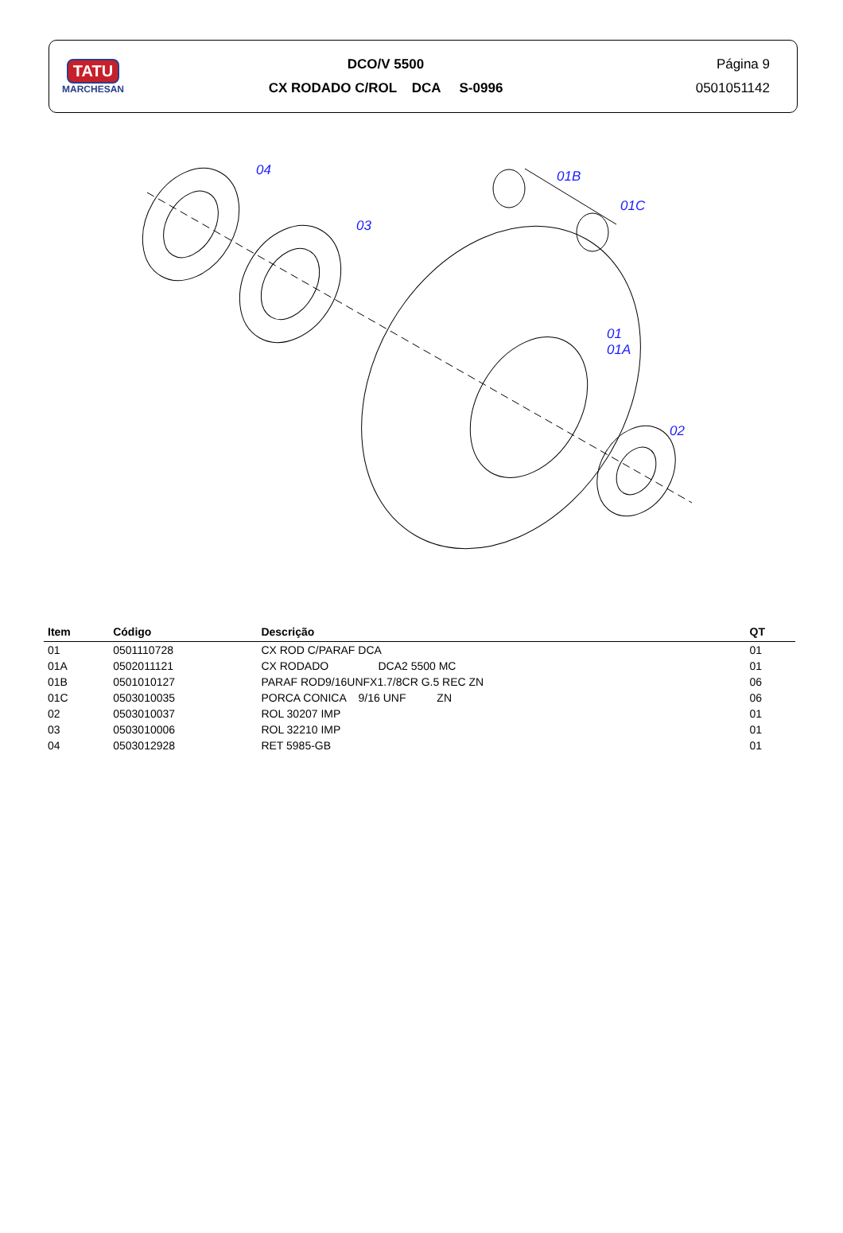TATU
MARCHESAN
DCO/V 5500
CX RODADO C/ROL DCA S-0996
Página 9
0501051142
04
03
01B
01C
01
01A
02
| Item | Código | Descrição | QT |
| --- | --- | --- | --- |
| 01 | 0501110728 | CX ROD C/PARAF DCA | 01 |
| 01A | 0502011121 | CX RODADO DCA2 5500 MC | 01 |
| 01B | 0501010127 | PARAF ROD9/16UNFX1.7/8CR G.5 REC ZN | 06 |
| 01C | 0503010035 | PORCA CONICA 9/16 UNF ZN | 06 |
| 02 | 0503010037 | ROL 30207 IMP | 01 |
| 03 | 0503010006 | ROL 32210 IMP | 01 |
| 04 | 0503012928 | RET 5985-GB | 01 |